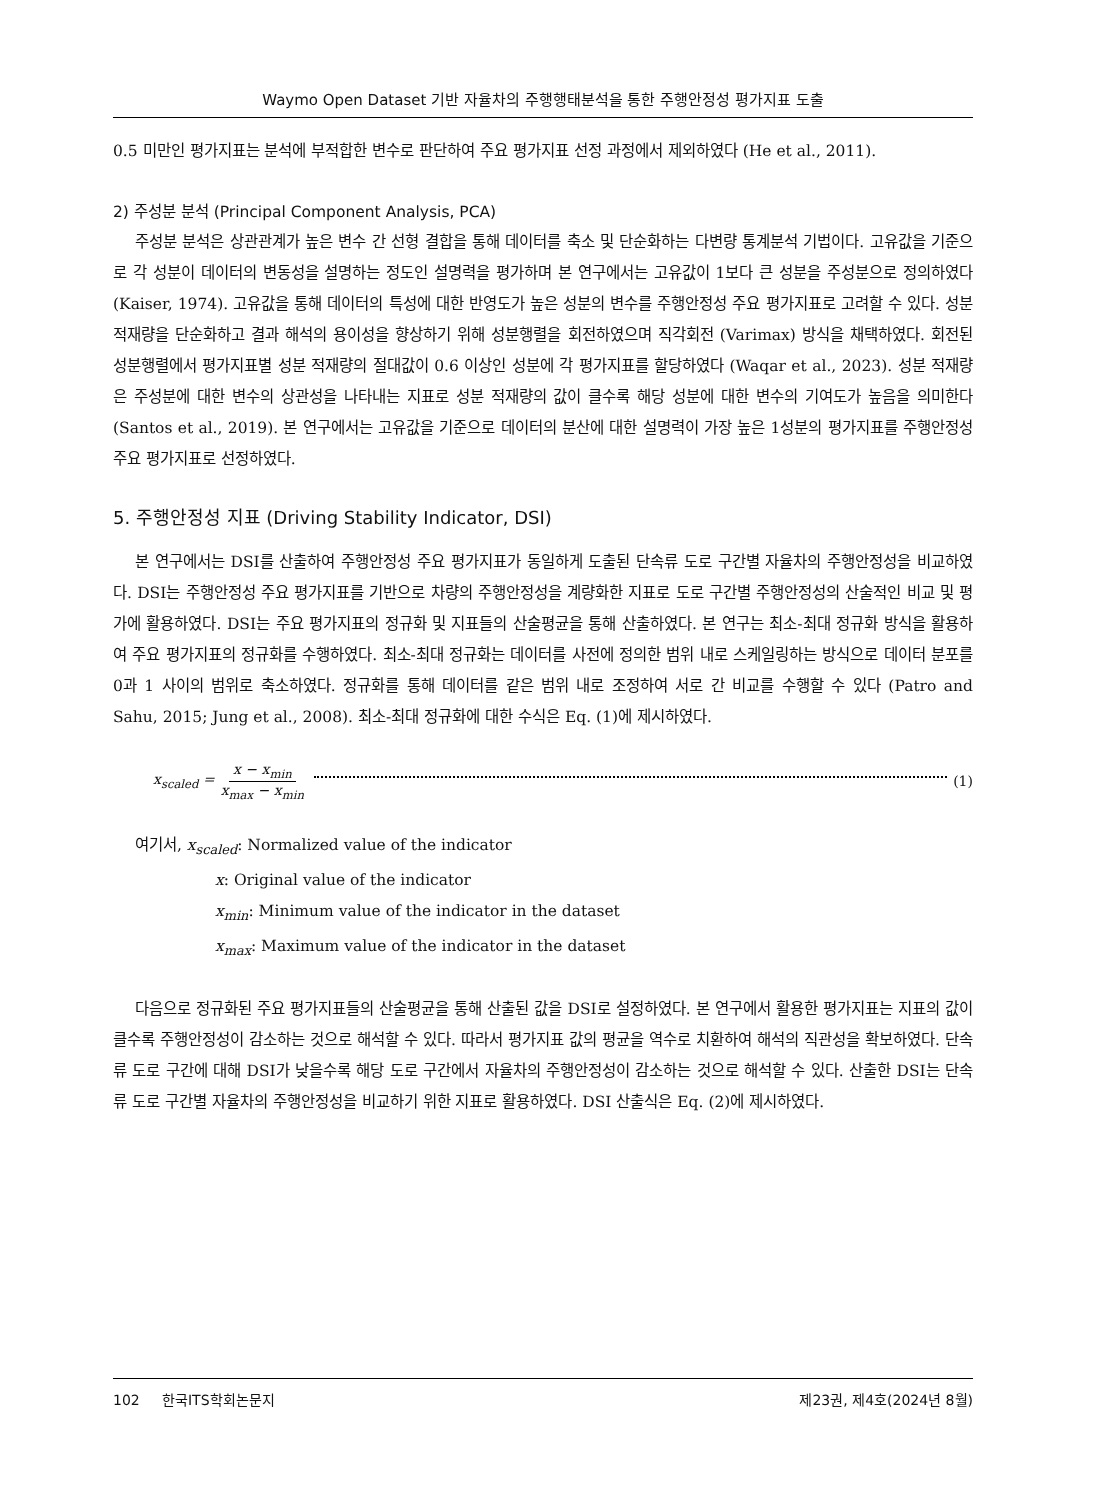Waymo Open Dataset 기반 자율차의 주행행태분석을 통한 주행안정성 평가지표 도출
0.5 미만인 평가지표는 분석에 부적합한 변수로 판단하여 주요 평가지표 선정 과정에서 제외하였다 (He et al., 2011).
2) 주성분 분석 (Principal Component Analysis, PCA)
주성분 분석은 상관관계가 높은 변수 간 선형 결합을 통해 데이터를 축소 및 단순화하는 다변량 통계분석 기법이다. 고유값을 기준으로 각 성분이 데이터의 변동성을 설명하는 정도인 설명력을 평가하며 본 연구에서는 고유값이 1보다 큰 성분을 주성분으로 정의하였다 (Kaiser, 1974). 고유값을 통해 데이터의 특성에 대한 반영도가 높은 성분의 변수를 주행안정성 주요 평가지표로 고려할 수 있다. 성분 적재량을 단순화하고 결과 해석의 용이성을 향상하기 위해 성분행렬을 회전하였으며 직각회전 (Varimax) 방식을 채택하였다. 회전된 성분행렬에서 평가지표별 성분 적재량의 절대값이 0.6 이상인 성분에 각 평가지표를 할당하였다 (Waqar et al., 2023). 성분 적재량은 주성분에 대한 변수의 상관성을 나타내는 지표로 성분 적재량의 값이 클수록 해당 성분에 대한 변수의 기여도가 높음을 의미한다 (Santos et al., 2019). 본 연구에서는 고유값을 기준으로 데이터의 분산에 대한 설명력이 가장 높은 1성분의 평가지표를 주행안정성 주요 평가지표로 선정하였다.
5. 주행안정성 지표 (Driving Stability Indicator, DSI)
본 연구에서는 DSI를 산출하여 주행안정성 주요 평가지표가 동일하게 도출된 단속류 도로 구간별 자율차의 주행안정성을 비교하였다. DSI는 주행안정성 주요 평가지표를 기반으로 차량의 주행안정성을 계량화한 지표로 도로 구간별 주행안정성의 산술적인 비교 및 평가에 활용하였다. DSI는 주요 평가지표의 정규화 및 지표들의 산술평균을 통해 산출하였다. 본 연구는 최소-최대 정규화 방식을 활용하여 주요 평가지표의 정규화를 수행하였다. 최소-최대 정규화는 데이터를 사전에 정의한 범위 내로 스케일링하는 방식으로 데이터 분포를 0과 1 사이의 범위로 축소하였다. 정규화를 통해 데이터를 같은 범위 내로 조정하여 서로 간 비교를 수행할 수 있다 (Patro and Sahu, 2015; Jung et al., 2008). 최소-최대 정규화에 대한 수식은 Eq. (1)에 제시하였다.
x<sub>scaled</sub> = x − x<sub>min</sub> x<sub>max</sub> − x<sub>min</sub> (1)
여기서, x<sub>scaled</sub>: Normalized value of the indicator
x: Original value of the indicator
x<sub>min</sub>: Minimum value of the indicator in the dataset
x<sub>max</sub>: Maximum value of the indicator in the dataset
다음으로 정규화된 주요 평가지표들의 산술평균을 통해 산출된 값을 DSI로 설정하였다. 본 연구에서 활용한 평가지표는 지표의 값이 클수록 주행안정성이 감소하는 것으로 해석할 수 있다. 따라서 평가지표 값의 평균을 역수로 치환하여 해석의 직관성을 확보하였다. 단속류 도로 구간에 대해 DSI가 낮을수록 해당 도로 구간에서 자율차의 주행안정성이 감소하는 것으로 해석할 수 있다. 산출한 DSI는 단속류 도로 구간별 자율차의 주행안정성을 비교하기 위한 지표로 활용하였다. DSI 산출식은 Eq. (2)에 제시하였다.
102 한국ITS학회논문지 제23권, 제4호(2024년 8월)